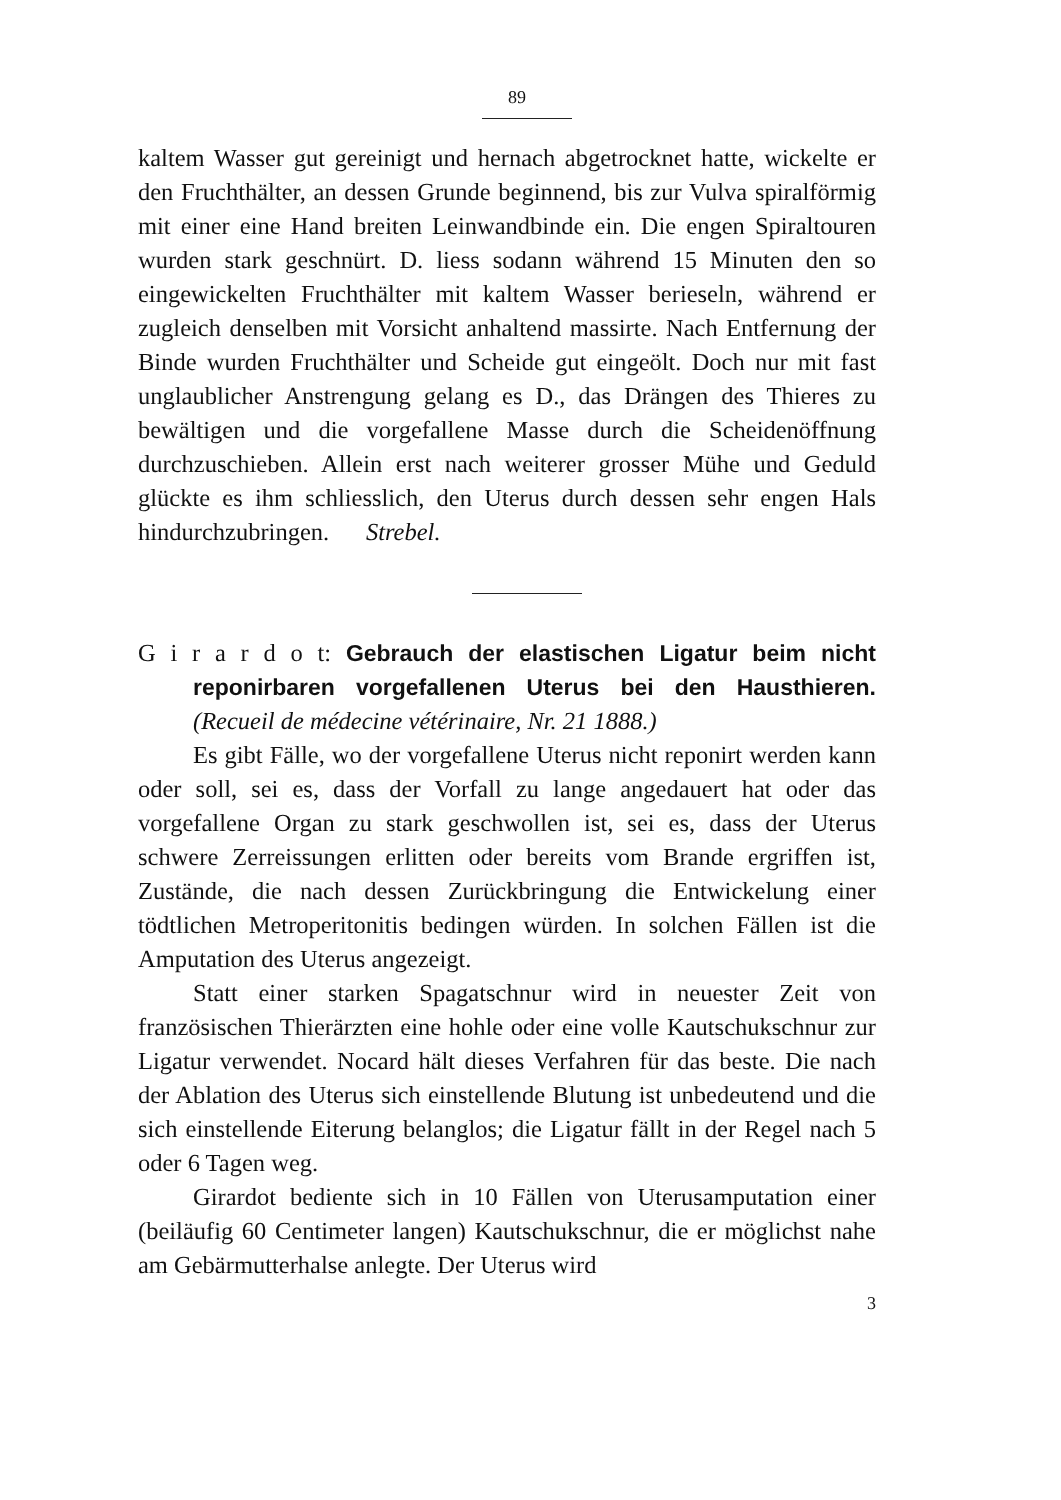89
kaltem Wasser gut gereinigt und hernach abgetrocknet hatte, wickelte er den Fruchthälter, an dessen Grunde beginnend, bis zur Vulva spiralförmig mit einer eine Hand breiten Leinwandbinde ein. Die engen Spiraltouren wurden stark geschnürt. D. liess sodann während 15 Minuten den so eingewickelten Fruchthälter mit kaltem Wasser berieseln, während er zugleich denselben mit Vorsicht anhaltend massirte. Nach Entfernung der Binde wurden Fruchthälter und Scheide gut eingeölt. Doch nur mit fast unglaublicher Anstrengung gelang es D., das Drängen des Thieres zu bewältigen und die vorgefallene Masse durch die Scheidenöffnung durchzuschieben. Allein erst nach weiterer grosser Mühe und Geduld glückte es ihm schliesslich, den Uterus durch dessen sehr engen Hals hindurchzubringen. Strebel.
G i r a r d o t: Gebrauch der elastischen Ligatur beim nicht reponirbaren vorgefallenen Uterus bei den Hausthieren. (Recueil de médecine vétérinaire, Nr. 21 1888.)
Es gibt Fälle, wo der vorgefallene Uterus nicht reponirt werden kann oder soll, sei es, dass der Vorfall zu lange angedauert hat oder das vorgefallene Organ zu stark geschwollen ist, sei es, dass der Uterus schwere Zerreissungen erlitten oder bereits vom Brande ergriffen ist, Zustände, die nach dessen Zurückbringung die Entwickelung einer tödtlichen Metroperitonitis bedingen würden. In solchen Fällen ist die Amputation des Uterus angezeigt.
Statt einer starken Spagatschnur wird in neuester Zeit von französischen Thierärzten eine hohle oder eine volle Kautschukschnur zur Ligatur verwendet. Nocard hält dieses Verfahren für das beste. Die nach der Ablation des Uterus sich einstellende Blutung ist unbedeutend und die sich einstellende Eiterung belanglos; die Ligatur fällt in der Regel nach 5 oder 6 Tagen weg.
Girardot bediente sich in 10 Fällen von Uterusamputation einer (beiläufig 60 Centimeter langen) Kautschukschnur, die er möglichst nahe am Gebärmutterhalse anlegte. Der Uterus wird
3